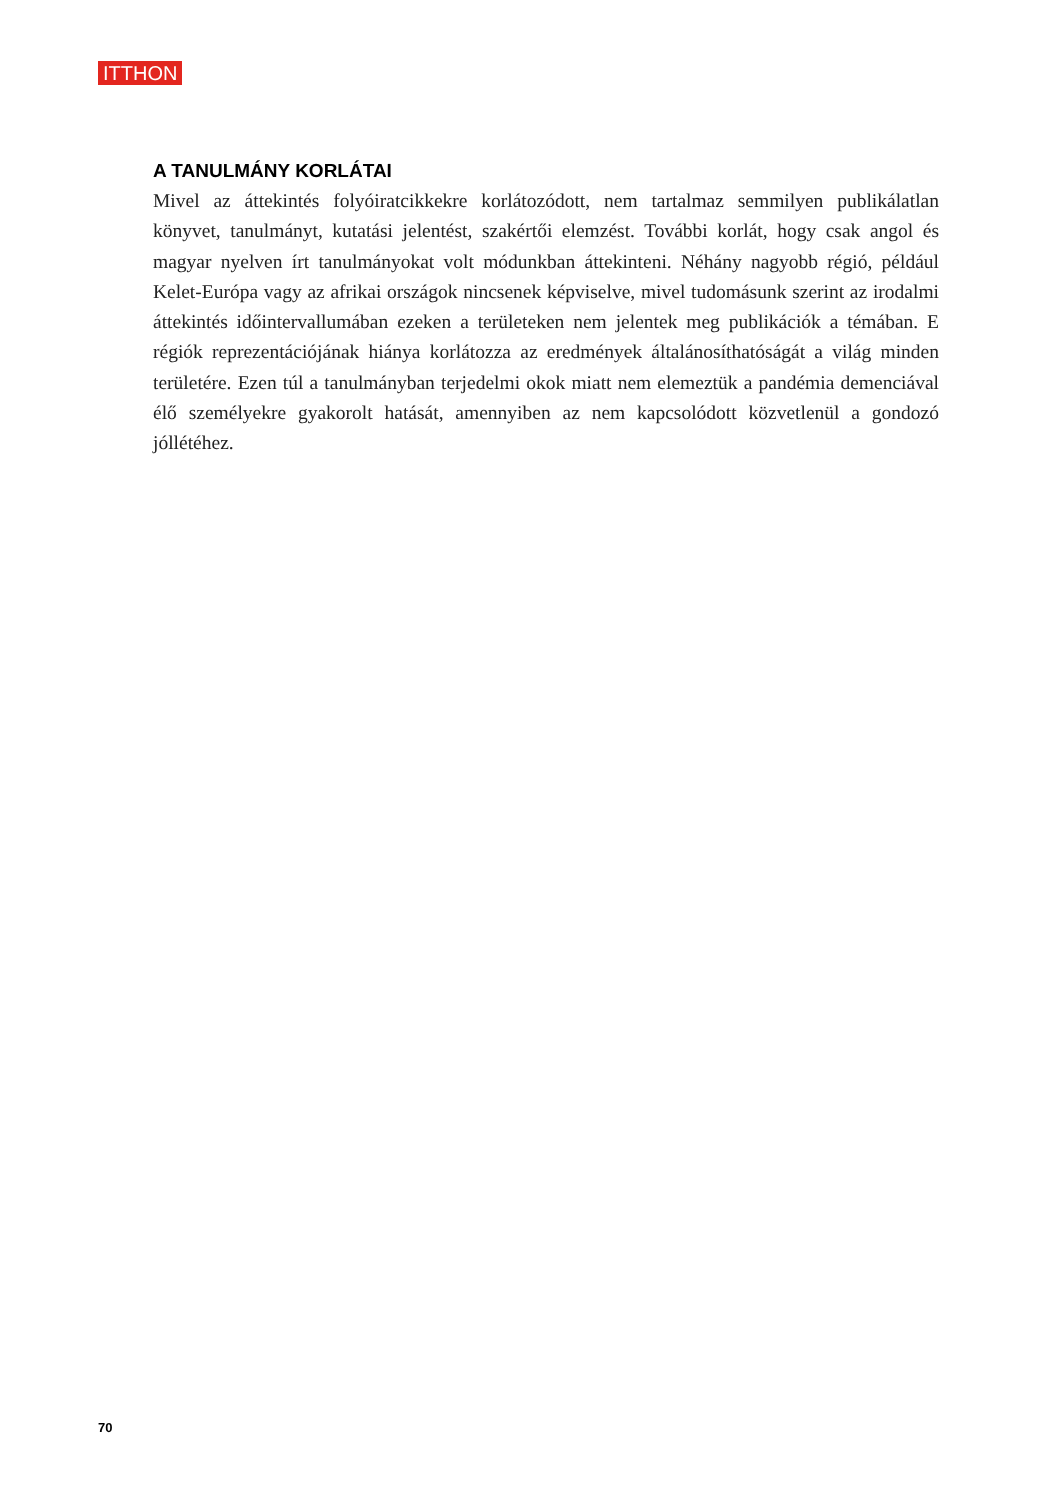ITTHON
A TANULMÁNY KORLÁTAI
Mivel az áttekintés folyóiratcikkekre korlátozódott, nem tartalmaz semmilyen publiká­latlan könyvet, tanulmányt, kutatási jelentést, szakértői elemzést. További korlát, hogy csak angol és magyar nyelven írt tanulmányokat volt módunkban áttekinteni. Néhány nagyobb régió, például Kelet-Európa vagy az afrikai országok nincsenek képviselve, mi­vel tudomásunk szerint az irodalmi áttekintés időintervallumában ezeken a területeken nem jelentek meg publikációk a témában. E régiók reprezentációjának hiánya korlátoz­za az eredmények általánosíthatóságát a világ minden területére. Ezen túl a tanulmány­ban terjedelmi okok miatt nem elemeztük a pandémia demenciával élő személyekre gyakorolt hatását, amennyiben az nem kapcsolódott közvetlenül a gondozó jóllétéhez.
70